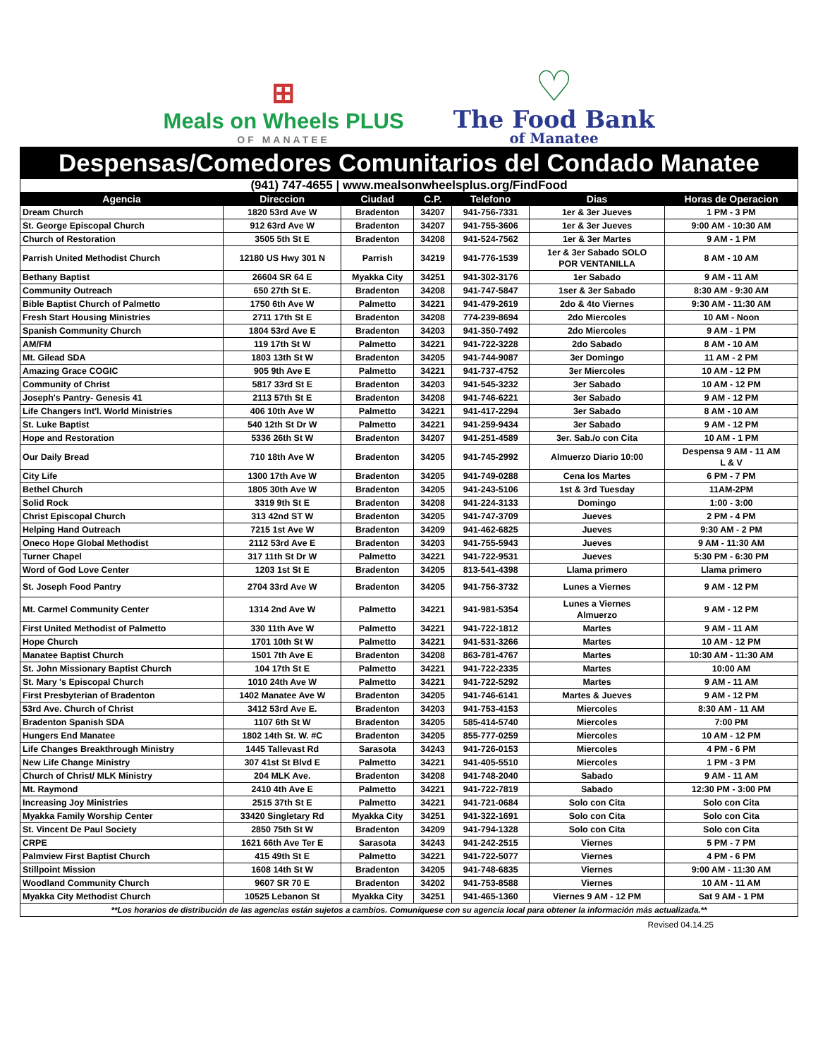⊞
Meals on Wheels PLUS
OF MANATEE
♡
The Food Bank
of Manatee
Despensas/Comedores Comunitarios del Condado Manatee
| (941) 747-4655 / www.mealsonwheelsplus.org/FindFood | | | | | | |
| Agencia | Direccion | Ciudad | C.P. | Telefono | Dias | Horas de Operacion |
| Dream Church | 1820 53rd Ave W | Bradenton | 34207 | 941-756-7331 | 1er & 3er Jueves | 1 PM - 3 PM |
| St. George Episcopal Church | 912 63rd Ave W | Bradenton | 34207 | 941-755-3606 | 1er & 3er Jueves | 9:00 AM - 10:30 AM |
| Church of Restoration | 3505 5th St E | Bradenton | 34208 | 941-524-7562 | 1er & 3er Martes | 9 AM - 1 PM |
| Parrish United Methodist Church | 12180 US Hwy 301 N | Parrish | 34219 | 941-776-1539 | 1er & 3er Sabado SOLO POR VENTANILLA | 8 AM - 10 AM |
| Bethany Baptist | 26604 SR 64 E | Myakka City | 34251 | 941-302-3176 | 1er Sabado | 9 AM - 11 AM |
| Community Outreach | 650 27th St E. | Bradenton | 34208 | 941-747-5847 | 1ser & 3er Sabado | 8:30 AM - 9:30 AM |
| Bible Baptist Church of Palmetto | 1750 6th Ave W | Palmetto | 34221 | 941-479-2619 | 2do & 4to Viernes | 9:30 AM - 11:30 AM |
| Fresh Start Housing Ministries | 2711 17th St E | Bradenton | 34208 | 774-239-8694 | 2do Miercoles | 10 AM - Noon |
| Spanish Community Church | 1804 53rd Ave E | Bradenton | 34203 | 941-350-7492 | 2do Miercoles | 9 AM - 1 PM |
| AM/FM | 119 17th St W | Palmetto | 34221 | 941-722-3228 | 2do Sabado | 8 AM - 10 AM |
| Mt. Gilead SDA | 1803 13th St W | Bradenton | 34205 | 941-744-9087 | 3er Domingo | 11 AM - 2 PM |
| Amazing Grace COGIC | 905 9th Ave E | Palmetto | 34221 | 941-737-4752 | 3er Miercoles | 10 AM - 12 PM |
| Community of Christ | 5817 33rd St E | Bradenton | 34203 | 941-545-3232 | 3er Sabado | 10 AM - 12 PM |
| Joseph's Pantry- Genesis 41 | 2113 57th St E | Bradenton | 34208 | 941-746-6221 | 3er Sabado | 9 AM - 12 PM |
| Life Changers Int'l. World Ministries | 406 10th Ave W | Palmetto | 34221 | 941-417-2294 | 3er Sabado | 8 AM - 10 AM |
| St. Luke Baptist | 540 12th St Dr W | Palmetto | 34221 | 941-259-9434 | 3er Sabado | 9 AM - 12 PM |
| Hope and Restoration | 5336 26th St W | Bradenton | 34207 | 941-251-4589 | 3er. Sab./o con Cita | 10 AM - 1 PM |
| Our Daily Bread | 710 18th Ave W | Bradenton | 34205 | 941-745-2992 | Almuerzo Diario 10:00 | Despensa 9 AM - 11 AM L & V |
| City Life | 1300 17th Ave W | Bradenton | 34205 | 941-749-0288 | Cena los Martes | 6 PM - 7 PM |
| Bethel Church | 1805 30th Ave W | Bradenton | 34205 | 941-243-5106 | 1st & 3rd Tuesday | 11AM-2PM |
| Solid Rock | 3319 9th St E | Bradenton | 34208 | 941-224-3133 | Domingo | 1:00 - 3:00 |
| Christ Episcopal Church | 313 42nd ST W | Bradenton | 34205 | 941-747-3709 | Jueves | 2 PM - 4 PM |
| Helping Hand Outreach | 7215 1st Ave W | Bradenton | 34209 | 941-462-6825 | Jueves | 9:30 AM - 2 PM |
| Oneco Hope Global Methodist | 2112 53rd Ave E | Bradenton | 34203 | 941-755-5943 | Jueves | 9 AM - 11:30 AM |
| Turner Chapel | 317 11th St Dr W | Palmetto | 34221 | 941-722-9531 | Jueves | 5:30 PM - 6:30 PM |
| Word of God Love Center | 1203 1st St E | Bradenton | 34205 | 813-541-4398 | Llama primero | Llama primero |
| St. Joseph Food Pantry | 2704 33rd Ave W | Bradenton | 34205 | 941-756-3732 | Lunes a Viernes | 9 AM - 12 PM |
| Mt. Carmel Community Center | 1314 2nd Ave W | Palmetto | 34221 | 941-981-5354 | Lunes a Viernes Almuerzo | 9 AM - 12 PM |
| First United Methodist of Palmetto | 330 11th Ave W | Palmetto | 34221 | 941-722-1812 | Martes | 9 AM - 11 AM |
| Hope Church | 1701 10th St W | Palmetto | 34221 | 941-531-3266 | Martes | 10 AM - 12 PM |
| Manatee Baptist Church | 1501 7th Ave E | Bradenton | 34208 | 863-781-4767 | Martes | 10:30 AM - 11:30 AM |
| St. John Missionary Baptist Church | 104 17th St E | Palmetto | 34221 | 941-722-2335 | Martes | 10:00 AM |
| St. Mary 's Episcopal Church | 1010 24th Ave W | Palmetto | 34221 | 941-722-5292 | Martes | 9 AM - 11 AM |
| First Presbyterian of Bradenton | 1402 Manatee Ave W | Bradenton | 34205 | 941-746-6141 | Martes & Jueves | 9 AM - 12 PM |
| 53rd Ave. Church of Christ | 3412 53rd Ave E. | Bradenton | 34203 | 941-753-4153 | Miercoles | 8:30 AM - 11 AM |
| Bradenton Spanish SDA | 1107 6th St W | Bradenton | 34205 | 585-414-5740 | Miercoles | 7:00 PM |
| Hungers End Manatee | 1802 14th St. W. #C | Bradenton | 34205 | 855-777-0259 | Miercoles | 10 AM - 12 PM |
| Life Changes Breakthrough Ministry | 1445 Tallevast Rd | Sarasota | 34243 | 941-726-0153 | Miercoles | 4 PM - 6 PM |
| New Life Change Ministry | 307 41st St Blvd E | Palmetto | 34221 | 941-405-5510 | Miercoles | 1 PM - 3 PM |
| Church of Christ/ MLK Ministry | 204 MLK Ave. | Bradenton | 34208 | 941-748-2040 | Sabado | 9 AM - 11 AM |
| Mt. Raymond | 2410 4th Ave E | Palmetto | 34221 | 941-722-7819 | Sabado | 12:30 PM - 3:00 PM |
| Increasing Joy Ministries | 2515 37th St E | Palmetto | 34221 | 941-721-0684 | Solo con Cita | Solo con Cita |
| Myakka Family Worship Center | 33420 Singletary Rd | Myakka City | 34251 | 941-322-1691 | Solo con Cita | Solo con Cita |
| St. Vincent De Paul Society | 2850 75th St W | Bradenton | 34209 | 941-794-1328 | Solo con Cita | Solo con Cita |
| CRPE | 1621 66th Ave Ter E | Sarasota | 34243 | 941-242-2515 | Viernes | 5 PM - 7 PM |
| Palmview First Baptist Church | 415 49th St E | Palmetto | 34221 | 941-722-5077 | Viernes | 4 PM - 6 PM |
| Stillpoint Mission | 1608 14th St W | Bradenton | 34205 | 941-748-6835 | Viernes | 9:00 AM - 11:30 AM |
| Woodland Community Church | 9607 SR 70 E | Bradenton | 34202 | 941-753-8588 | Viernes | 10 AM - 11 AM |
| Myakka City Methodist Church | 10525 Lebanon St | Myakka City | 34251 | 941-465-1360 | Viernes 9 AM - 12 PM | Sat 9 AM - 1 PM |
| **Los horarios de distribución de las agencias están sujetos a cambios. Comuníquese con su agencia local para obtener la información más actualizada.** | | | | | | |
Revised 04.14.25